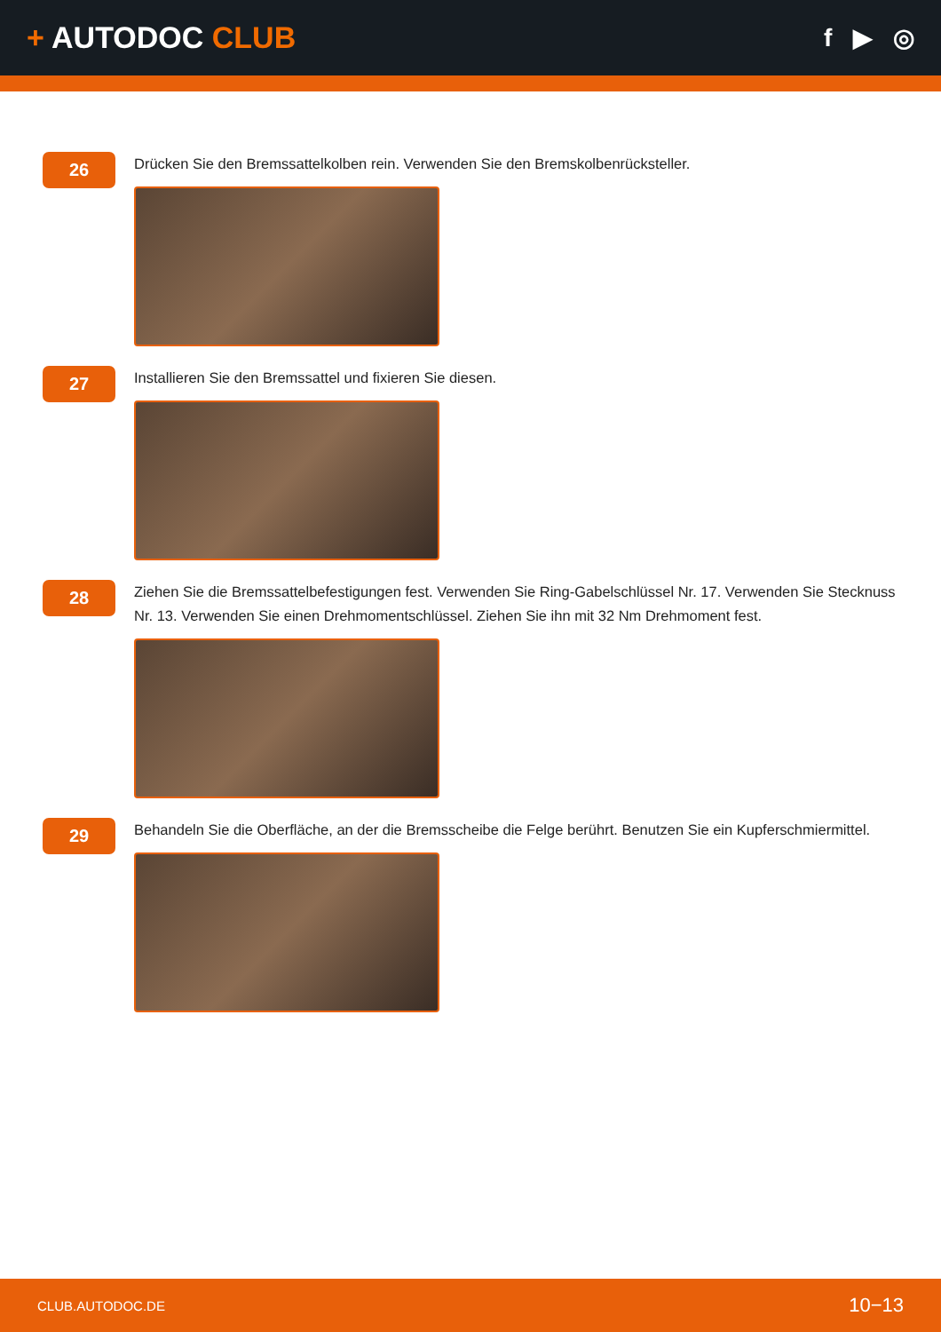+ AUTODOC CLUB
f ▶ ◎
26
Drücken Sie den Bremssattelkolben rein. Verwenden Sie den Bremskolbenrücksteller.
27
Installieren Sie den Bremssattel und fixieren Sie diesen.
28
Ziehen Sie die Bremssattelbefestigungen fest. Verwenden Sie Ring-Gabelschlüssel Nr. 17. Verwenden Sie Stecknuss Nr. 13. Verwenden Sie einen Drehmomentschlüssel. Ziehen Sie ihn mit 32 Nm Drehmoment fest.
29
Behandeln Sie die Oberfläche, an der die Bremsscheibe die Felge berührt. Benutzen Sie ein Kupferschmiermittel.
CLUB.AUTODOC.DE 10−13